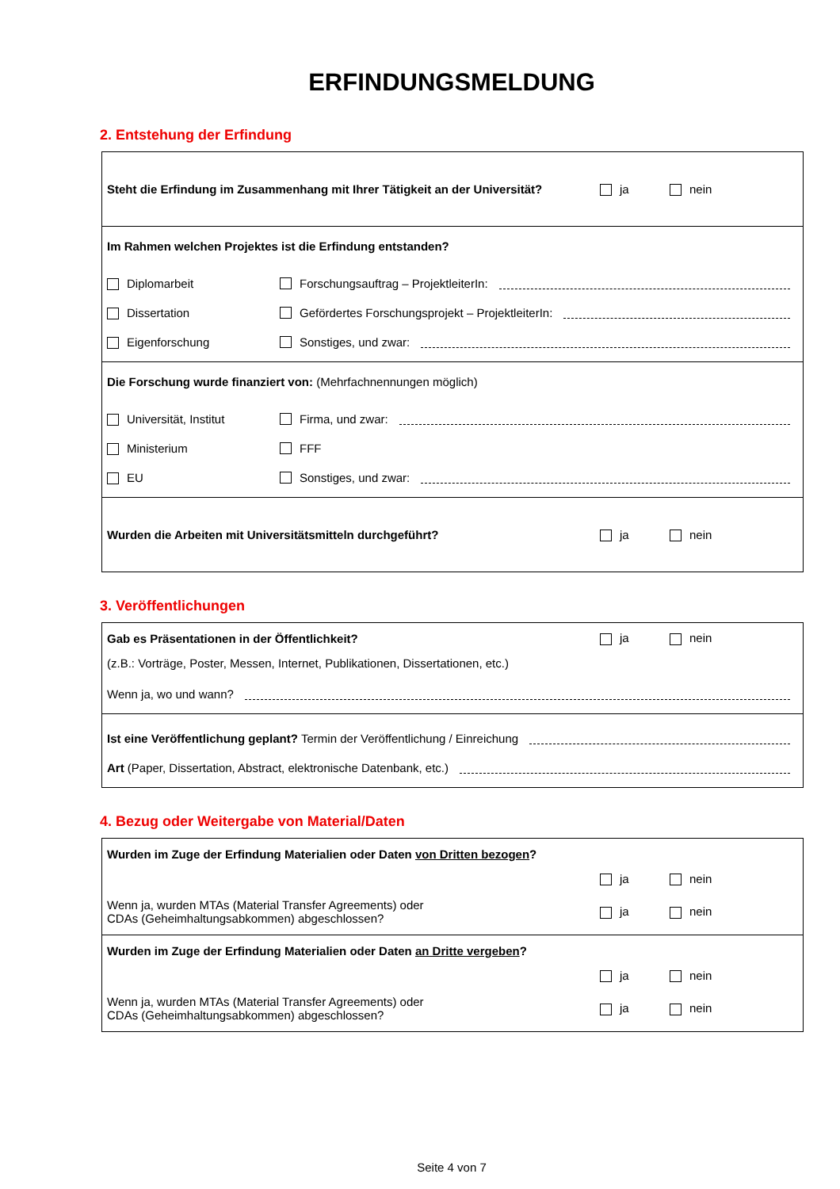ERFINDUNGSMELDUNG
2. Entstehung der Erfindung
Steht die Erfindung im Zusammenhang mit Ihrer Tätigkeit an der Universität?
ja nein
Im Rahmen welchen Projektes ist die Erfindung entstanden?
Diplomarbeit
Forschungsauftrag – ProjektleiterIn:
Dissertation
Gefördertes Forschungsprojekt – ProjektleiterIn:
Eigenforschung
Sonstiges, und zwar:
Die Forschung wurde finanziert von: (Mehrfachnennungen möglich)
Universität, Institut
Firma, und zwar:
Ministerium
FFF
EU
Sonstiges, und zwar:
Wurden die Arbeiten mit Universitätsmitteln durchgeführt?
ja nein
3. Veröffentlichungen
Gab es Präsentationen in der Öffentlichkeit?
ja nein
(z.B.: Vorträge, Poster, Messen, Internet, Publikationen, Dissertationen, etc.)
Wenn ja, wo und wann?
Ist eine Veröffentlichung geplant? Termin der Veröffentlichung / Einreichung
Art (Paper, Dissertation, Abstract, elektronische Datenbank, etc.)
4. Bezug oder Weitergabe von Material/Daten
Wurden im Zuge der Erfindung Materialien oder Daten von Dritten bezogen?
ja nein
Wenn ja, wurden MTAs (Material Transfer Agreements) oder
CDAs (Geheimhaltungsabkommen) abgeschlossen?
ja nein
Wurden im Zuge der Erfindung Materialien oder Daten an Dritte vergeben?
ja nein
Wenn ja, wurden MTAs (Material Transfer Agreements) oder
CDAs (Geheimhaltungsabkommen) abgeschlossen?
ja nein
Seite 4 von 7